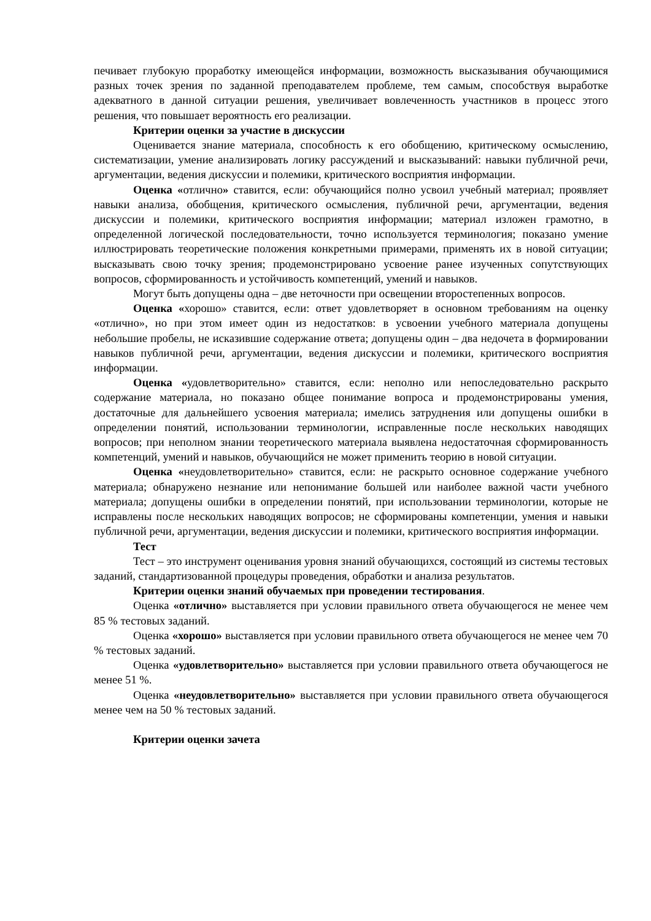печивает глубокую проработку имеющейся информации, возможность высказывания обучающимися разных точек зрения по заданной преподавателем проблеме, тем самым, способствуя выработке адекватного в данной ситуации решения, увеличивает вовлеченность участников в процесс этого решения, что повышает вероятность его реализации.
Критерии оценки за участие в дискуссии
Оценивается знание материала, способность к его обобщению, критическому осмыслению, систематизации, умение анализировать логику рассуждений и высказываний: навыки публичной речи, аргументации, ведения дискуссии и полемики, критического восприятия информации.
Оценка «отлично» ставится, если: обучающийся полно усвоил учебный материал; проявляет навыки анализа, обобщения, критического осмысления, публичной речи, аргументации, ведения дискуссии и полемики, критического восприятия информации; материал изложен грамотно, в определенной логической последовательности, точно используется терминология; показано умение иллюстрировать теоретические положения конкретными примерами, применять их в новой ситуации; высказывать свою точку зрения; продемонстрировано усвоение ранее изученных сопутствующих вопросов, сформированность и устойчивость компетенций, умений и навыков.
Могут быть допущены одна – две неточности при освещении второстепенных вопросов.
Оценка «хорошо» ставится, если: ответ удовлетворяет в основном требованиям на оценку «отлично», но при этом имеет один из недостатков: в усвоении учебного материала допущены небольшие пробелы, не исказившие содержание ответа; допущены один – два недочета в формировании навыков публичной речи, аргументации, ведения дискуссии и полемики, критического восприятия информации.
Оценка «удовлетворительно» ставится, если: неполно или непоследовательно раскрыто содержание материала, но показано общее понимание вопроса и продемонстрированы умения, достаточные для дальнейшего усвоения материала; имелись затруднения или допущены ошибки в определении понятий, использовании терминологии, исправленные после нескольких наводящих вопросов; при неполном знании теоретического материала выявлена недостаточная сформированность компетенций, умений и навыков, обучающийся не может применить теорию в новой ситуации.
Оценка «неудовлетворительно» ставится, если: не раскрыто основное содержание учебного материала; обнаружено незнание или непонимание большей или наиболее важной части учебного материала; допущены ошибки в определении понятий, при использовании терминологии, которые не исправлены после нескольких наводящих вопросов; не сформированы компетенции, умения и навыки публичной речи, аргументации, ведения дискуссии и полемики, критического восприятия информации.
Тест
Тест – это инструмент оценивания уровня знаний обучающихся, состоящий из системы тестовых заданий, стандартизованной процедуры проведения, обработки и анализа результатов.
Критерии оценки знаний обучаемых при проведении тестирования.
Оценка «отлично» выставляется при условии правильного ответа обучающегося не менее чем 85 % тестовых заданий.
Оценка «хорошо» выставляется при условии правильного ответа обучающегося не менее чем 70 % тестовых заданий.
Оценка «удовлетворительно» выставляется при условии правильного ответа обучающегося не менее 51 %.
Оценка «неудовлетворительно» выставляется при условии правильного ответа обучающегося менее чем на 50 % тестовых заданий.
Критерии оценки зачета